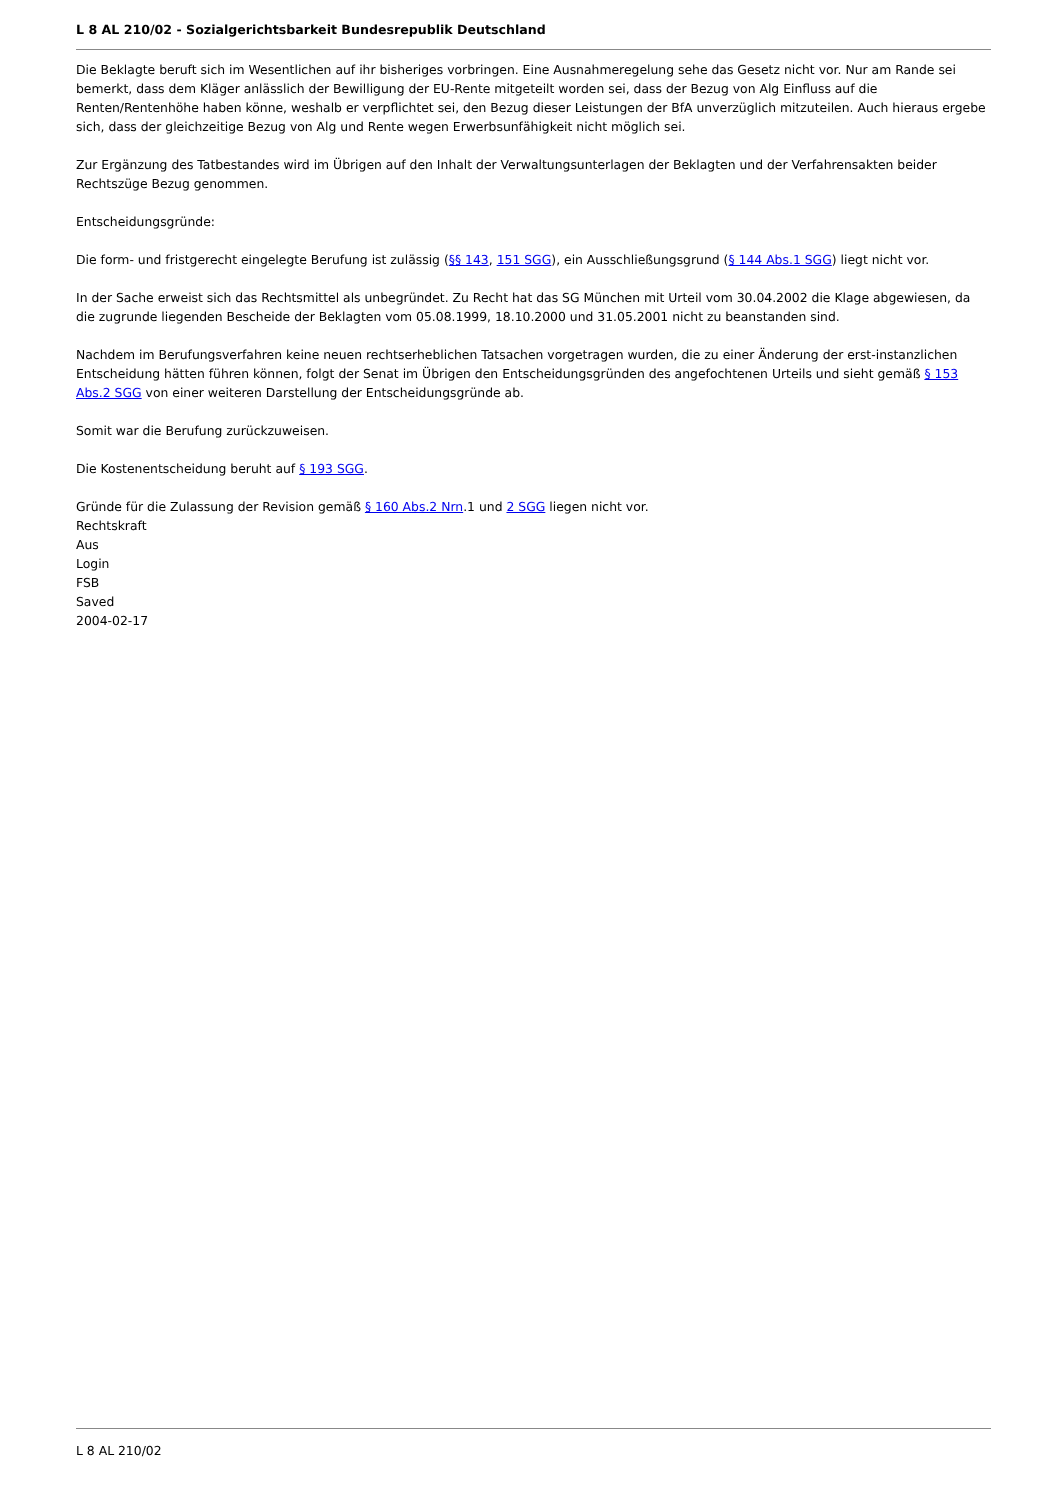L 8 AL 210/02 - Sozialgerichtsbarkeit Bundesrepublik Deutschland
Die Beklagte beruft sich im Wesentlichen auf ihr bisheriges vorbringen. Eine Ausnahmeregelung sehe das Gesetz nicht vor. Nur am Rande sei bemerkt, dass dem Kläger anlässlich der Bewilligung der EU-Rente mitgeteilt worden sei, dass der Bezug von Alg Einfluss auf die Renten/Rentenhöhe haben könne, weshalb er verpflichtet sei, den Bezug dieser Leistungen der BfA unverzüglich mitzuteilen. Auch hieraus ergebe sich, dass der gleichzeitige Bezug von Alg und Rente wegen Erwerbsunfähigkeit nicht möglich sei.
Zur Ergänzung des Tatbestandes wird im Übrigen auf den Inhalt der Verwaltungsunterlagen der Beklagten und der Verfahrensakten beider Rechtszüge Bezug genommen.
Entscheidungsgründe:
Die form- und fristgerecht eingelegte Berufung ist zulässig (§§ 143, 151 SGG), ein Ausschließungsgrund (§ 144 Abs.1 SGG) liegt nicht vor.
In der Sache erweist sich das Rechtsmittel als unbegründet. Zu Recht hat das SG München mit Urteil vom 30.04.2002 die Klage abgewiesen, da die zugrunde liegenden Bescheide der Beklagten vom 05.08.1999, 18.10.2000 und 31.05.2001 nicht zu beanstanden sind.
Nachdem im Berufungsverfahren keine neuen rechtserheblichen Tatsachen vorgetragen wurden, die zu einer Änderung der erst-instanzlichen Entscheidung hätten führen können, folgt der Senat im Übrigen den Entscheidungsgründen des angefochtenen Urteils und sieht gemäß § 153 Abs.2 SGG von einer weiteren Darstellung der Entscheidungsgründe ab.
Somit war die Berufung zurückzuweisen.
Die Kostenentscheidung beruht auf § 193 SGG.
Gründe für die Zulassung der Revision gemäß § 160 Abs.2 Nrn.1 und 2 SGG liegen nicht vor.
Rechtskraft
Aus
Login
FSB
Saved
2004-02-17
L 8 AL 210/02